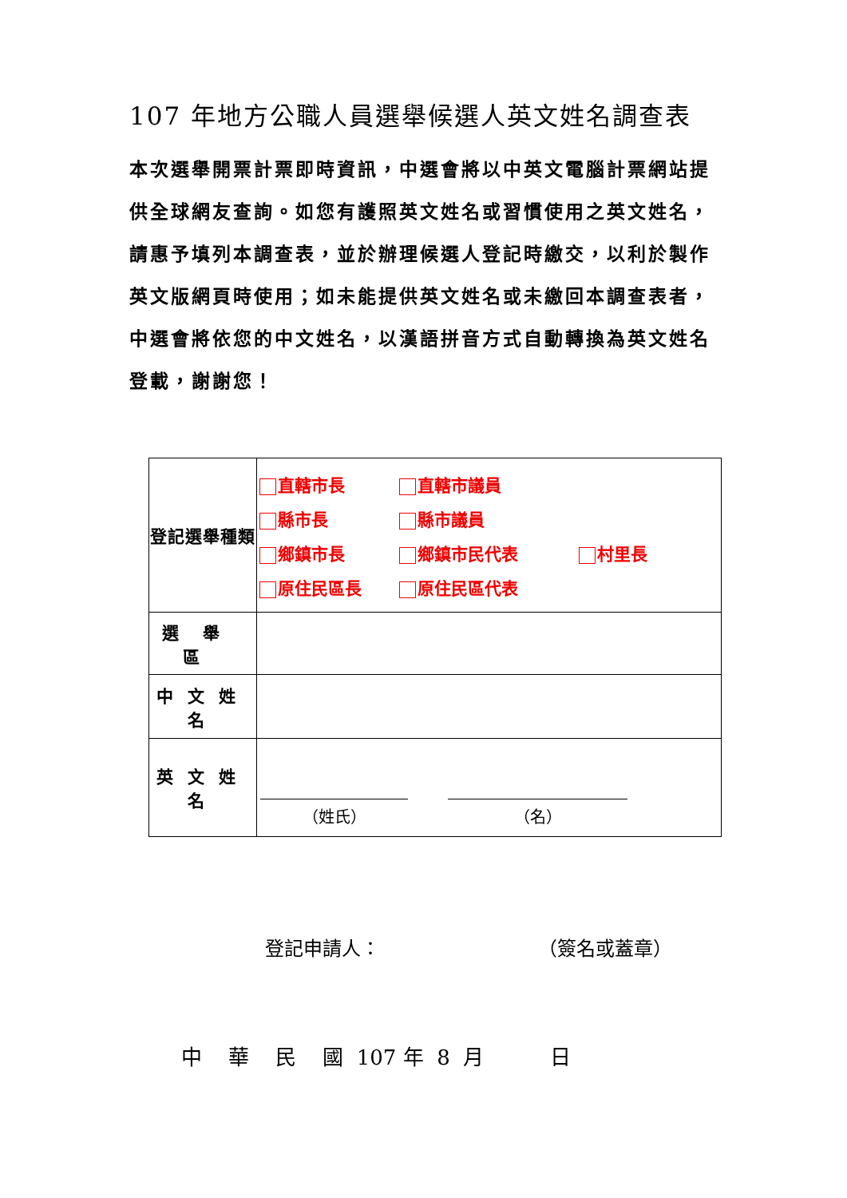107 年地方公職人員選舉候選人英文姓名調查表
本次選舉開票計票即時資訊，中選會將以中英文電腦計票網站提供全球網友查詢。如您有護照英文姓名或習慣使用之英文姓名，請惠予填列本調查表，並於辦理候選人登記時繳交，以利於製作英文版網頁時使用；如未能提供英文姓名或未繳回本調查表者，中選會將依您的中文姓名，以漢語拼音方式自動轉換為英文姓名登載，謝謝您！
| 登記選舉種類 | 直轄市長 直轄市議員 縣市長 縣市議員 鄉鎮市長 鄉鎮市民代表 村里長 原住民區長 原住民區代表 |
| 選舉區 | |
| 中文姓名 | |
| 英文姓名 | （姓氏） （名） |
登記申請人： （簽名或蓋章）
中 華 民 國 107 年 8 月 日